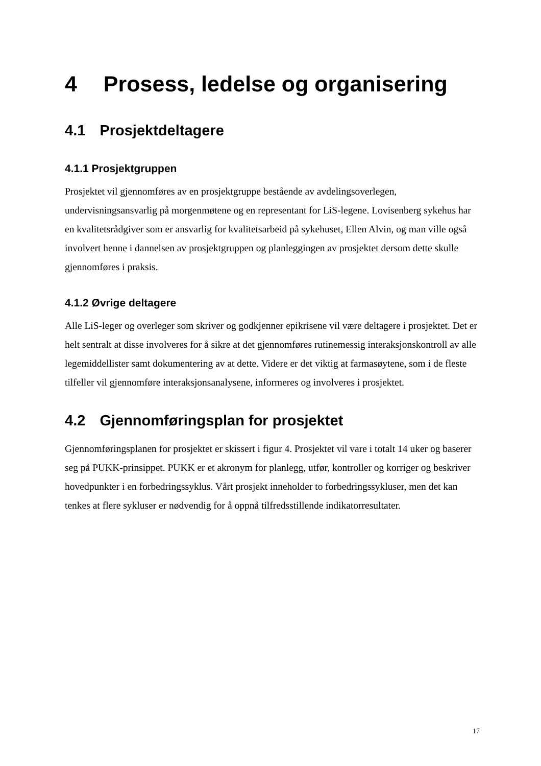4 Prosess, ledelse og organisering
4.1 Prosjektdeltagere
4.1.1 Prosjektgruppen
Prosjektet vil gjennomføres av en prosjektgruppe bestående av avdelingsoverlegen, undervisningsansvarlig på morgenmøtene og en representant for LiS-legene. Lovisenberg sykehus har en kvalitetsrådgiver som er ansvarlig for kvalitetsarbeid på sykehuset, Ellen Alvin, og man ville også involvert henne i dannelsen av prosjektgruppen og planleggingen av prosjektet dersom dette skulle gjennomføres i praksis.
4.1.2 Øvrige deltagere
Alle LiS-leger og overleger som skriver og godkjenner epikrisene vil være deltagere i prosjektet. Det er helt sentralt at disse involveres for å sikre at det gjennomføres rutinemessig interaksjonskontroll av alle legemiddellister samt dokumentering av at dette. Videre er det viktig at farmasøytene, som i de fleste tilfeller vil gjennomføre interaksjonsanalysene, informeres og involveres i prosjektet.
4.2 Gjennomføringsplan for prosjektet
Gjennomføringsplanen for prosjektet er skissert i figur 4. Prosjektet vil vare i totalt 14 uker og baserer seg på PUKK-prinsippet. PUKK er et akronym for planlegg, utfør, kontroller og korriger og beskriver hovedpunkter i en forbedringssyklus. Vårt prosjekt inneholder to forbedringssykluser, men det kan tenkes at flere sykluser er nødvendig for å oppnå tilfredsstillende indikatorresultater.
17